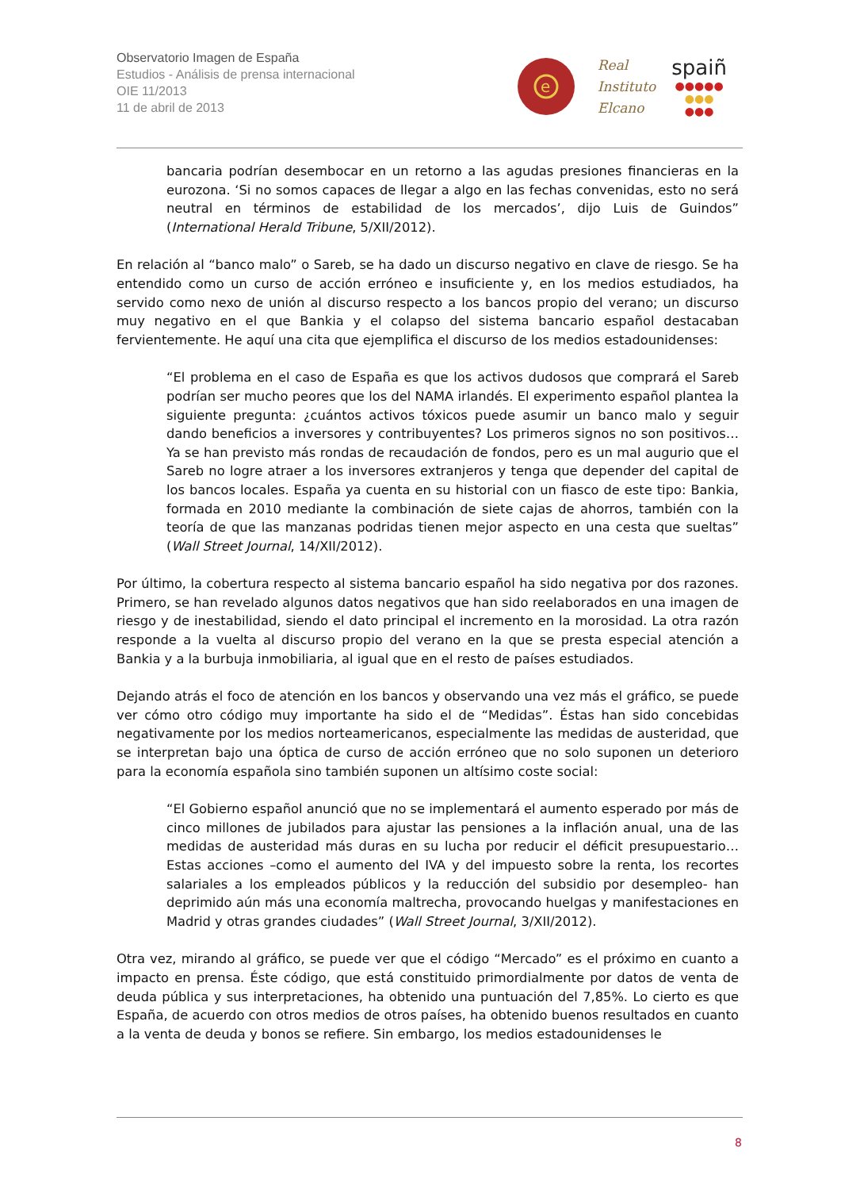Observatorio Imagen de España
Estudios - Análisis de prensa internacional
OIE 11/2013
11 de abril de 2013
e
Real
Instituto
Elcano
spaiñ
●●●●●
●●●
●●●
bancaria podrían desembocar en un retorno a las agudas presiones financieras en la eurozona. ‘Si no somos capaces de llegar a algo en las fechas convenidas, esto no será neutral en términos de estabilidad de los mercados’, dijo Luis de Guindos” (International Herald Tribune, 5/XII/2012).
En relación al “banco malo” o Sareb, se ha dado un discurso negativo en clave de riesgo. Se ha entendido como un curso de acción erróneo e insuficiente y, en los medios estudiados, ha servido como nexo de unión al discurso respecto a los bancos propio del verano; un discurso muy negativo en el que Bankia y el colapso del sistema bancario español destacaban fervientemente. He aquí una cita que ejemplifica el discurso de los medios estadounidenses:
“El problema en el caso de España es que los activos dudosos que comprará el Sareb podrían ser mucho peores que los del NAMA irlandés. El experimento español plantea la siguiente pregunta: ¿cuántos activos tóxicos puede asumir un banco malo y seguir dando beneficios a inversores y contribuyentes? Los primeros signos no son positivos… Ya se han previsto más rondas de recaudación de fondos, pero es un mal augurio que el Sareb no logre atraer a los inversores extranjeros y tenga que depender del capital de los bancos locales. España ya cuenta en su historial con un fiasco de este tipo: Bankia, formada en 2010 mediante la combinación de siete cajas de ahorros, también con la teoría de que las manzanas podridas tienen mejor aspecto en una cesta que sueltas” (Wall Street Journal, 14/XII/2012).
Por último, la cobertura respecto al sistema bancario español ha sido negativa por dos razones. Primero, se han revelado algunos datos negativos que han sido reelaborados en una imagen de riesgo y de inestabilidad, siendo el dato principal el incremento en la morosidad. La otra razón responde a la vuelta al discurso propio del verano en la que se presta especial atención a Bankia y a la burbuja inmobiliaria, al igual que en el resto de países estudiados.
Dejando atrás el foco de atención en los bancos y observando una vez más el gráfico, se puede ver cómo otro código muy importante ha sido el de “Medidas”. Éstas han sido concebidas negativamente por los medios norteamericanos, especialmente las medidas de austeridad, que se interpretan bajo una óptica de curso de acción erróneo que no solo suponen un deterioro para la economía española sino también suponen un altísimo coste social:
“El Gobierno español anunció que no se implementará el aumento esperado por más de cinco millones de jubilados para ajustar las pensiones a la inflación anual, una de las medidas de austeridad más duras en su lucha por reducir el déficit presupuestario… Estas acciones –como el aumento del IVA y del impuesto sobre la renta, los recortes salariales a los empleados públicos y la reducción del subsidio por desempleo- han deprimido aún más una economía maltrecha, provocando huelgas y manifestaciones en Madrid y otras grandes ciudades” (Wall Street Journal, 3/XII/2012).
Otra vez, mirando al gráfico, se puede ver que el código “Mercado” es el próximo en cuanto a impacto en prensa. Éste código, que está constituido primordialmente por datos de venta de deuda pública y sus interpretaciones, ha obtenido una puntuación del 7,85%. Lo cierto es que España, de acuerdo con otros medios de otros países, ha obtenido buenos resultados en cuanto a la venta de deuda y bonos se refiere. Sin embargo, los medios estadounidenses le
8